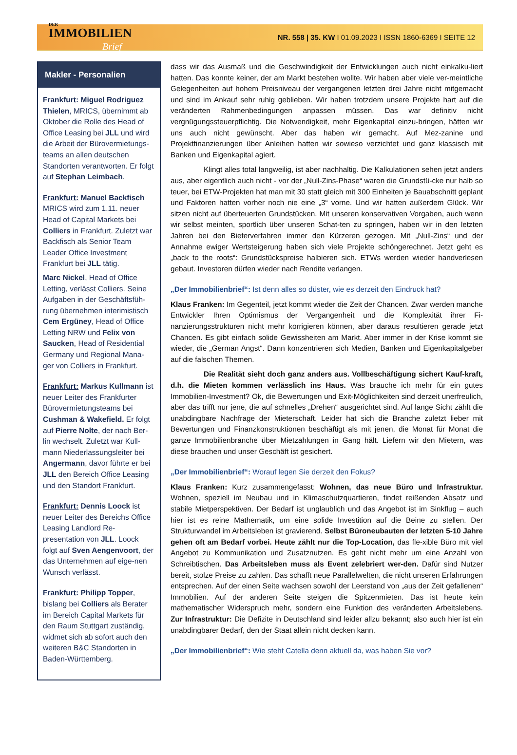DER
IMMOBILIEN
Brief
NR. 558 | 35. KW I 01.09.2023 I ISSN 1860-6369 I SEITE 12
Makler - Personalien
Frankfurt: Miguel Rodriguez Thielen, MRICS, übernimmt ab Oktober die Rolle des Head of Office Leasing bei JLL und wird die Arbeit der Bürovermietungs-teams an allen deutschen Standorten verantworten. Er folgt auf Stephan Leimbach.
Frankfurt: Manuel Backfisch MRICS wird zum 1.11. neuer Head of Capital Markets bei Colliers in Frankfurt. Zuletzt war Backfisch als Senior Team Leader Office Investment Frankfurt bei JLL tätig.
Marc Nickel, Head of Office Letting, verlässt Colliers. Seine Aufgaben in der Geschäftsfüh-rung übernehmen interimistisch Cem Ergüney, Head of Office Letting NRW und Felix von Saucken, Head of Residential Germany und Regional Mana-ger von Colliers in Frankfurt.
Frankfurt: Markus Kullmann ist neuer Leiter des Frankfurter Bürovermietungsteams bei Cushman & Wakefield. Er folgt auf Pierre Nolte, der nach Ber-lin wechselt. Zuletzt war Kull-mann Niederlassungsleiter bei Angermann, davor führte er bei JLL den Bereich Office Leasing und den Standort Frankfurt.
Frankfurt: Dennis Loock ist neuer Leiter des Bereichs Office Leasing Landlord Re-presentation von JLL. Loock folgt auf Sven Aengenvoort, der das Unternehmen auf eige-nen Wunsch verlässt.
Frankfurt: Philipp Topper, bislang bei Colliers als Berater im Bereich Capital Markets für den Raum Stuttgart zuständig, widmet sich ab sofort auch den weiteren B&C Standorten in Baden-Württemberg.
dass wir das Ausmaß und die Geschwindigkeit der Entwicklungen auch nicht einkalku-liert hatten. Das konnte keiner, der am Markt bestehen wollte. Wir haben aber viele ver-meintliche Gelegenheiten auf hohem Preisniveau der vergangenen letzten drei Jahre nicht mitgemacht und sind im Ankauf sehr ruhig geblieben. Wir haben trotzdem unsere Projekte hart auf die veränderten Rahmenbedingungen anpassen müssen. Das war definitiv nicht vergnügungssteuerpflichtig. Die Notwendigkeit, mehr Eigenkapital einzu-bringen, hätten wir uns auch nicht gewünscht. Aber das haben wir gemacht. Auf Mez-zanine und Projektfinanzierungen über Anleihen hatten wir sowieso verzichtet und ganz klassisch mit Banken und Eigenkapital agiert.
Klingt alles total langweilig, ist aber nachhaltig. Die Kalkulationen sehen jetzt anders aus, aber eigentlich auch nicht - vor der „Null-Zins-Phase“ waren die Grundstü-cke nur halb so teuer, bei ETW-Projekten hat man mit 30 statt gleich mit 300 Einheiten je Bauabschnitt geplant und Faktoren hatten vorher noch nie eine „3“ vorne. Und wir hatten außerdem Glück. Wir sitzen nicht auf überteuerten Grundstücken. Mit unseren konservativen Vorgaben, auch wenn wir selbst meinten, sportlich über unseren Schat-ten zu springen, haben wir in den letzten Jahren bei den Bieterverfahren immer den Kürzeren gezogen. Mit „Null-Zins“ und der Annahme ewiger Wertsteigerung haben sich viele Projekte schöngerechnet. Jetzt geht es „back to the roots“: Grundstückspreise halbieren sich. ETWs werden wieder handverlesen gebaut. Investoren dürfen wieder nach Rendite verlangen.
„Der Immobilienbrief“: Ist denn alles so düster, wie es derzeit den Eindruck hat?
Klaus Franken: Im Gegenteil, jetzt kommt wieder die Zeit der Chancen. Zwar werden manche Entwickler Ihren Optimismus der Vergangenheit und die Komplexität ihrer Fi-nanzierungsstrukturen nicht mehr korrigieren können, aber daraus resultieren gerade jetzt Chancen. Es gibt einfach solide Gewissheiten am Markt. Aber immer in der Krise kommt sie wieder, die „German Angst“. Dann konzentrieren sich Medien, Banken und Eigenkapitalgeber auf die falschen Themen.
Die Realität sieht doch ganz anders aus. Vollbeschäftigung sichert Kauf-kraft, d.h. die Mieten kommen verlässlich ins Haus. Was brauche ich mehr für ein gutes Immobilien-Investment? Ok, die Bewertungen und Exit-Möglichkeiten sind derzeit unerfreulich, aber das trifft nur jene, die auf schnelles „Drehen“ ausgerichtet sind. Auf lange Sicht zählt die unabdingbare Nachfrage der Mieterschaft. Leider hat sich die Branche zuletzt lieber mit Bewertungen und Finanzkonstruktionen beschäftigt als mit jenen, die Monat für Monat die ganze Immobilienbranche über Mietzahlungen in Gang hält. Liefern wir den Mietern, was diese brauchen und unser Geschäft ist gesichert.
„Der Immobilienbrief“: Worauf legen Sie derzeit den Fokus?
Klaus Franken: Kurz zusammengefasst: Wohnen, das neue Büro und Infrastruktur. Wohnen, speziell im Neubau und in Klimaschutzquartieren, findet reißenden Absatz und stabile Mietperspektiven. Der Bedarf ist unglaublich und das Angebot ist im Sinkflug – auch hier ist es reine Mathematik, um eine solide Investition auf die Beine zu stellen. Der Strukturwandel im Arbeitsleben ist gravierend. Selbst Büroneubauten der letzten 5-10 Jahre gehen oft am Bedarf vorbei. Heute zählt nur die Top-Location, das fle-xible Büro mit viel Angebot zu Kommunikation und Zusatznutzen. Es geht nicht mehr um eine Anzahl von Schreibtischen. Das Arbeitsleben muss als Event zelebriert wer-den. Dafür sind Nutzer bereit, stolze Preise zu zahlen. Das schafft neue Parallelwelten, die nicht unseren Erfahrungen entsprechen. Auf der einen Seite wachsen sowohl der Leerstand von „aus der Zeit gefallenen“ Immobilien. Auf der anderen Seite steigen die Spitzenmieten. Das ist heute kein mathematischer Widerspruch mehr, sondern eine Funktion des veränderten Arbeitslebens. Zur Infrastruktur: Die Defizite in Deutschland sind leider allzu bekannt; also auch hier ist ein unabdingbarer Bedarf, den der Staat allein nicht decken kann.
„Der Immobilienbrief“: Wie steht Catella denn aktuell da, was haben Sie vor?